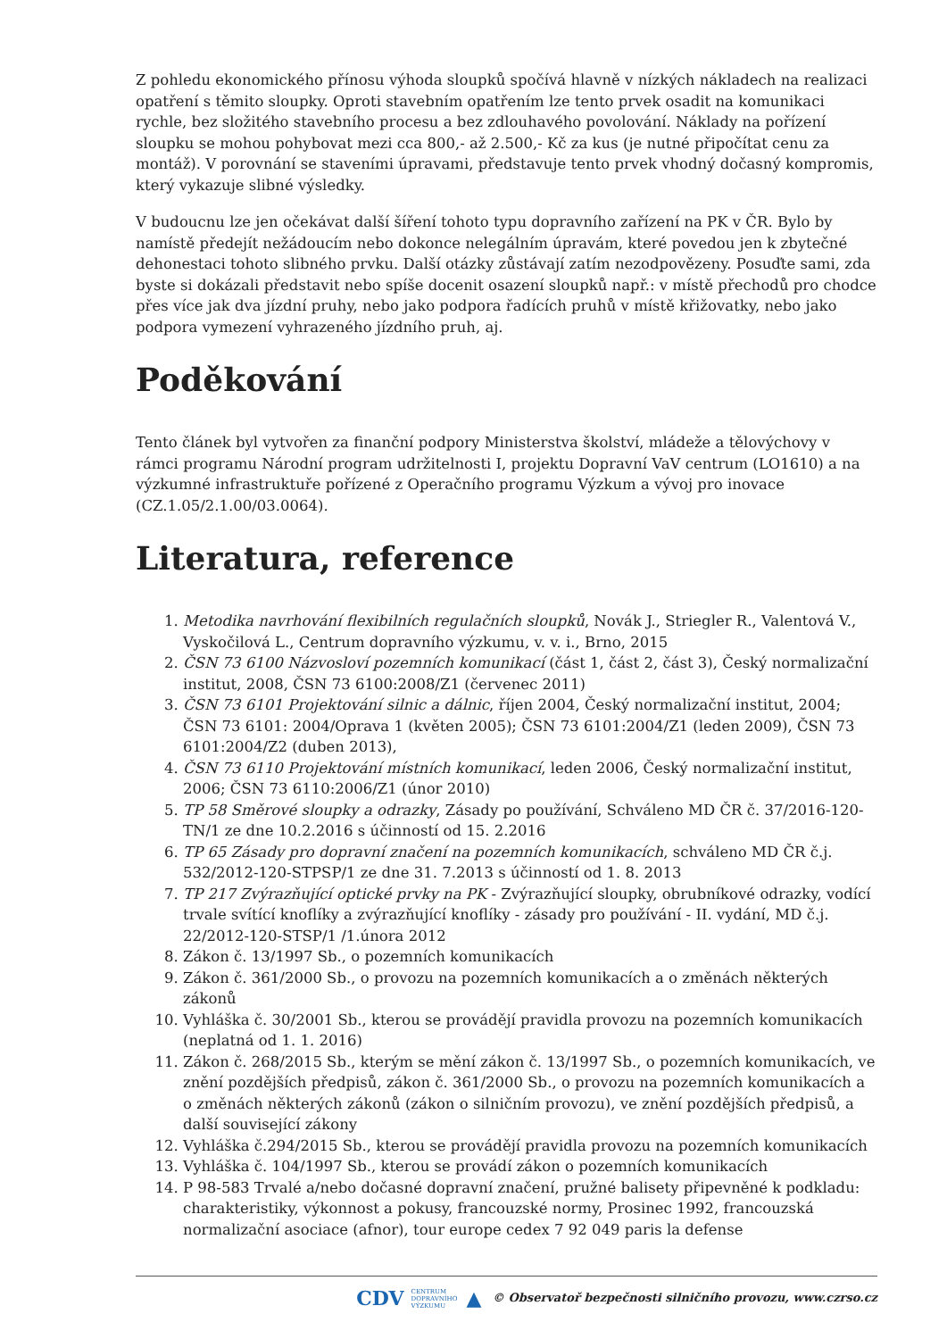Z pohledu ekonomického přínosu výhoda sloupků spočívá hlavně v nízkých nákladech na realizaci opatření s těmito sloupky. Oproti stavebním opatřením lze tento prvek osadit na komunikaci rychle, bez složitého stavebního procesu a bez zdlouhavého povolování. Náklady na pořízení sloupku se mohou pohybovat mezi cca 800,- až 2.500,- Kč za kus (je nutné připočítat cenu za montáž). V porovnání se staveními úpravami, představuje tento prvek vhodný dočasný kompromis, který vykazuje slibné výsledky.
V budoucnu lze jen očekávat další šíření tohoto typu dopravního zařízení na PK v ČR. Bylo by namístě předejít nežádoucím nebo dokonce nelegálním úpravám, které povedou jen k zbytečné dehonestaci tohoto slibného prvku. Další otázky zůstávají zatím nezodpovězeny. Posuďte sami, zda byste si dokázali představit nebo spíše docenit osazení sloupků např.: v místě přechodů pro chodce přes více jak dva jízdní pruhy, nebo jako podpora řadících pruhů v místě křižovatky, nebo jako podpora vymezení vyhrazeného jízdního pruh, aj.
Poděkování
Tento článek byl vytvořen za finanční podpory Ministerstva školství, mládeže a tělovýchovy v rámci programu Národní program udržitelnosti I, projektu Dopravní VaV centrum (LO1610) a na výzkumné infrastruktuře pořízené z Operačního programu Výzkum a vývoj pro inovace (CZ.1.05/2.1.00/03.0064).
Literatura, reference
1. Metodika navrhování flexibilních regulačních sloupků, Novák J., Striegler R., Valentová V., Vyskočilová L., Centrum dopravního výzkumu, v. v. i., Brno, 2015
2. ČSN 73 6100 Názvosloví pozemních komunikací (část 1, část 2, část 3), Český normalizační institut, 2008, ČSN 73 6100:2008/Z1 (červenec 2011)
3. ČSN 73 6101 Projektování silnic a dálnic, říjen 2004, Český normalizační institut, 2004; ČSN 73 6101: 2004/Oprava 1 (květen 2005); ČSN 73 6101:2004/Z1 (leden 2009), ČSN 73 6101:2004/Z2 (duben 2013),
4. ČSN 73 6110 Projektování místních komunikací, leden 2006, Český normalizační institut, 2006; ČSN 73 6110:2006/Z1 (únor 2010)
5. TP 58 Směrové sloupky a odrazky, Zásady po používání, Schváleno MD ČR č. 37/2016-120-TN/1 ze dne 10.2.2016 s účinností od 15. 2.2016
6. TP 65 Zásady pro dopravní značení na pozemních komunikacích, schváleno MD ČR č.j. 532/2012-120-STPSP/1 ze dne 31. 7.2013 s účinností od 1. 8. 2013
7. TP 217 Zvýrazňující optické prvky na PK - Zvýrazňující sloupky, obrubníkové odrazky, vodící trvale svítící knoflíky a zvýrazňující knoflíky - zásady pro používání - II. vydání, MD č.j. 22/2012-120-STSP/1 /1.února 2012
8. Zákon č. 13/1997 Sb., o pozemních komunikacích
9. Zákon č. 361/2000 Sb., o provozu na pozemních komunikacích a o změnách některých zákonů
10. Vyhláška č. 30/2001 Sb., kterou se provádějí pravidla provozu na pozemních komunikacích (neplatná od 1. 1. 2016)
11. Zákon č. 268/2015 Sb., kterým se mění zákon č. 13/1997 Sb., o pozemních komunikacích, ve znění pozdějších předpisů, zákon č. 361/2000 Sb., o provozu na pozemních komunikacích a o změnách některých zákonů (zákon o silničním provozu), ve znění pozdějších předpisů, a další související zákony
12. Vyhláška č.294/2015 Sb., kterou se provádějí pravidla provozu na pozemních komunikacích
13. Vyhláška č. 104/1997 Sb., kterou se provádí zákon o pozemních komunikacích
14. P 98-583 Trvalé a/nebo dočasné dopravní značení, pružné balisety připevněné k podkladu: charakteristiky, výkonnost a pokusy, francouzské normy, Prosinec 1992, francouzská normalizační asociace (afnor), tour europe cedex 7 92 049 paris la defense
CDV CENTRUM
DOPRAVNÍHO
VÝZKUMU ▲ © Observatoř bezpečnosti silničního provozu, www.czrso.cz